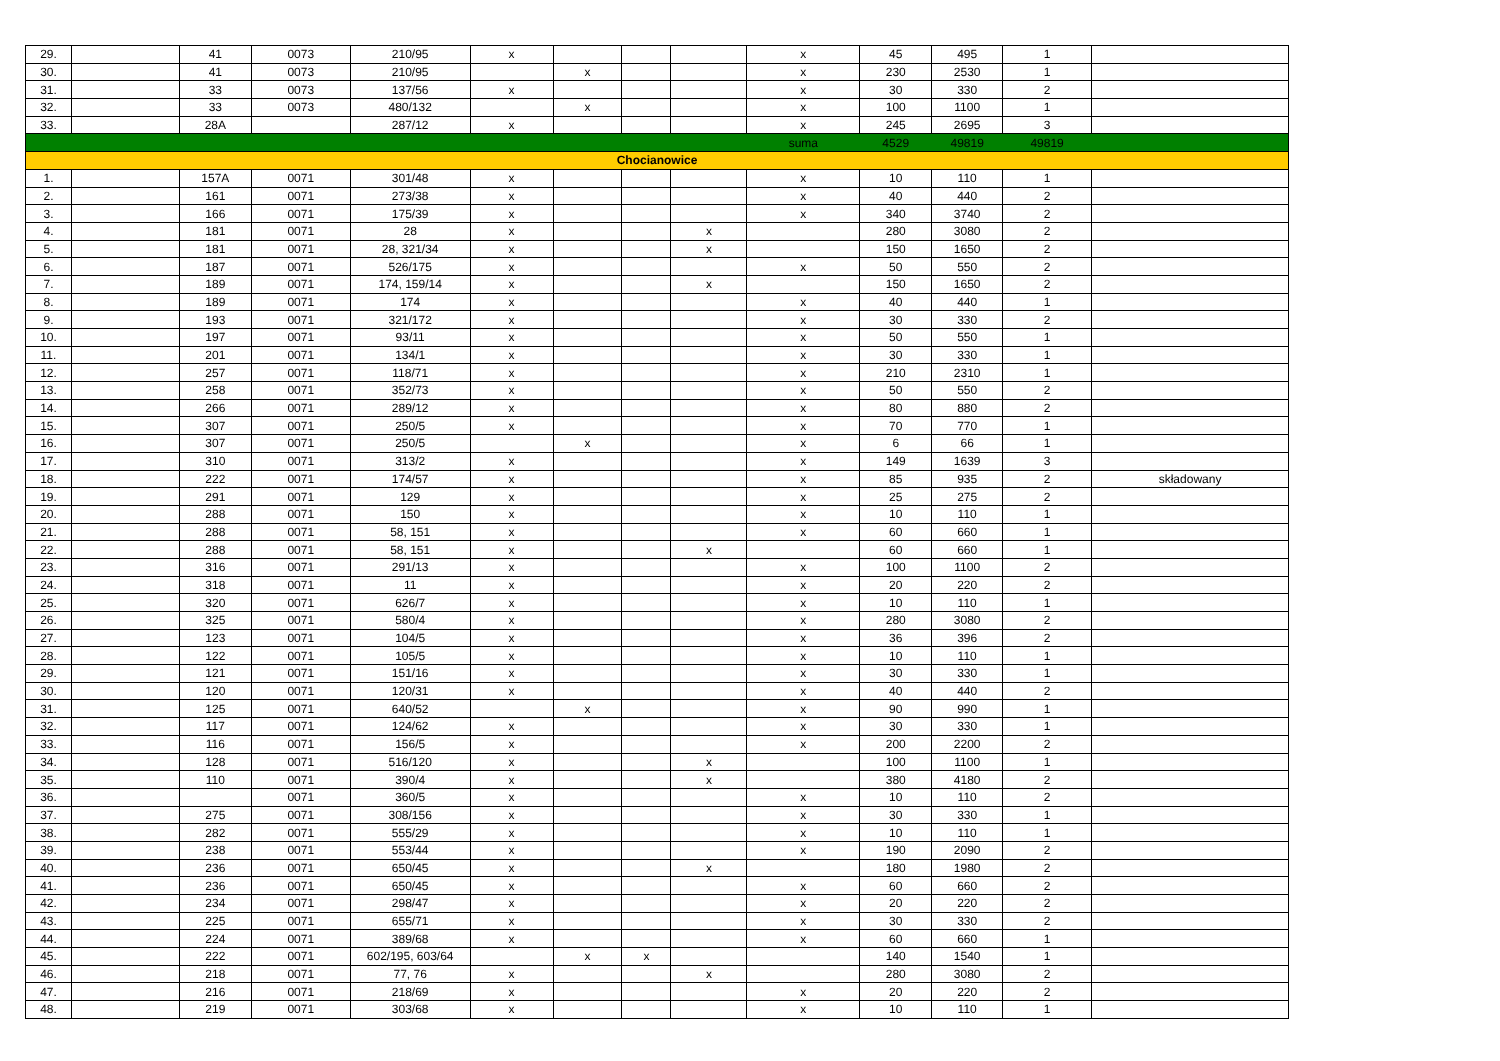| 29. | | 41 | 0073 | 210/95 | x | | | | x | 45 | 495 | 1 | |
| 30. | | 41 | 0073 | 210/95 | | x | | | x | 230 | 2530 | 1 | |
| 31. | | 33 | 0073 | 137/56 | x | | | | x | 30 | 330 | 2 | |
| 32. | | 33 | 0073 | 480/132 | | x | | | x | 100 | 1100 | 1 | |
| 33. | | 28A | | 287/12 | x | | | | x | 245 | 2695 | 3 | |
| | | | | | | | | | suma | 4529 | 49819 | 49819 | |
| Chocianowice | | | | | | | | | | | | | |
| 1. | | 157A | 0071 | 301/48 | x | | | | x | 10 | 110 | 1 | |
| 2. | | 161 | 0071 | 273/38 | x | | | | x | 40 | 440 | 2 | |
| 3. | | 166 | 0071 | 175/39 | x | | | | x | 340 | 3740 | 2 | |
| 4. | | 181 | 0071 | 28 | x | | | x | | 280 | 3080 | 2 | |
| 5. | | 181 | 0071 | 28, 321/34 | x | | | x | | 150 | 1650 | 2 | |
| 6. | | 187 | 0071 | 526/175 | x | | | | x | 50 | 550 | 2 | |
| 7. | | 189 | 0071 | 174, 159/14 | x | | | x | | 150 | 1650 | 2 | |
| 8. | | 189 | 0071 | 174 | x | | | | x | 40 | 440 | 1 | |
| 9. | | 193 | 0071 | 321/172 | x | | | | x | 30 | 330 | 2 | |
| 10. | | 197 | 0071 | 93/11 | x | | | | x | 50 | 550 | 1 | |
| 11. | | 201 | 0071 | 134/1 | x | | | | x | 30 | 330 | 1 | |
| 12. | | 257 | 0071 | 118/71 | x | | | | x | 210 | 2310 | 1 | |
| 13. | | 258 | 0071 | 352/73 | x | | | | x | 50 | 550 | 2 | |
| 14. | | 266 | 0071 | 289/12 | x | | | | x | 80 | 880 | 2 | |
| 15. | | 307 | 0071 | 250/5 | x | | | | x | 70 | 770 | 1 | |
| 16. | | 307 | 0071 | 250/5 | | x | | | x | 6 | 66 | 1 | |
| 17. | | 310 | 0071 | 313/2 | x | | | | x | 149 | 1639 | 3 | |
| 18. | | 222 | 0071 | 174/57 | x | | | | x | 85 | 935 | 2 | składowany |
| 19. | | 291 | 0071 | 129 | x | | | | x | 25 | 275 | 2 | |
| 20. | | 288 | 0071 | 150 | x | | | | x | 10 | 110 | 1 | |
| 21. | | 288 | 0071 | 58, 151 | x | | | | x | 60 | 660 | 1 | |
| 22. | | 288 | 0071 | 58, 151 | x | | | x | | 60 | 660 | 1 | |
| 23. | | 316 | 0071 | 291/13 | x | | | | x | 100 | 1100 | 2 | |
| 24. | | 318 | 0071 | 11 | x | | | | x | 20 | 220 | 2 | |
| 25. | | 320 | 0071 | 626/7 | x | | | | x | 10 | 110 | 1 | |
| 26. | | 325 | 0071 | 580/4 | x | | | | x | 280 | 3080 | 2 | |
| 27. | | 123 | 0071 | 104/5 | x | | | | x | 36 | 396 | 2 | |
| 28. | | 122 | 0071 | 105/5 | x | | | | x | 10 | 110 | 1 | |
| 29. | | 121 | 0071 | 151/16 | x | | | | x | 30 | 330 | 1 | |
| 30. | | 120 | 0071 | 120/31 | x | | | | x | 40 | 440 | 2 | |
| 31. | | 125 | 0071 | 640/52 | | x | | | x | 90 | 990 | 1 | |
| 32. | | 117 | 0071 | 124/62 | x | | | | x | 30 | 330 | 1 | |
| 33. | | 116 | 0071 | 156/5 | x | | | | x | 200 | 2200 | 2 | |
| 34. | | 128 | 0071 | 516/120 | x | | | x | | 100 | 1100 | 1 | |
| 35. | | 110 | 0071 | 390/4 | x | | | x | | 380 | 4180 | 2 | |
| 36. | | | 0071 | 360/5 | x | | | | x | 10 | 110 | 2 | |
| 37. | | 275 | 0071 | 308/156 | x | | | | x | 30 | 330 | 1 | |
| 38. | | 282 | 0071 | 555/29 | x | | | | x | 10 | 110 | 1 | |
| 39. | | 238 | 0071 | 553/44 | x | | | | x | 190 | 2090 | 2 | |
| 40. | | 236 | 0071 | 650/45 | x | | | x | | 180 | 1980 | 2 | |
| 41. | | 236 | 0071 | 650/45 | x | | | | x | 60 | 660 | 2 | |
| 42. | | 234 | 0071 | 298/47 | x | | | | x | 20 | 220 | 2 | |
| 43. | | 225 | 0071 | 655/71 | x | | | | x | 30 | 330 | 2 | |
| 44. | | 224 | 0071 | 389/68 | x | | | | x | 60 | 660 | 1 | |
| 45. | | 222 | 0071 | 602/195, 603/64 | | x | x | | | 140 | 1540 | 1 | |
| 46. | | 218 | 0071 | 77, 76 | x | | | x | | 280 | 3080 | 2 | |
| 47. | | 216 | 0071 | 218/69 | x | | | | x | 20 | 220 | 2 | |
| 48. | | 219 | 0071 | 303/68 | x | | | | x | 10 | 110 | 1 | |